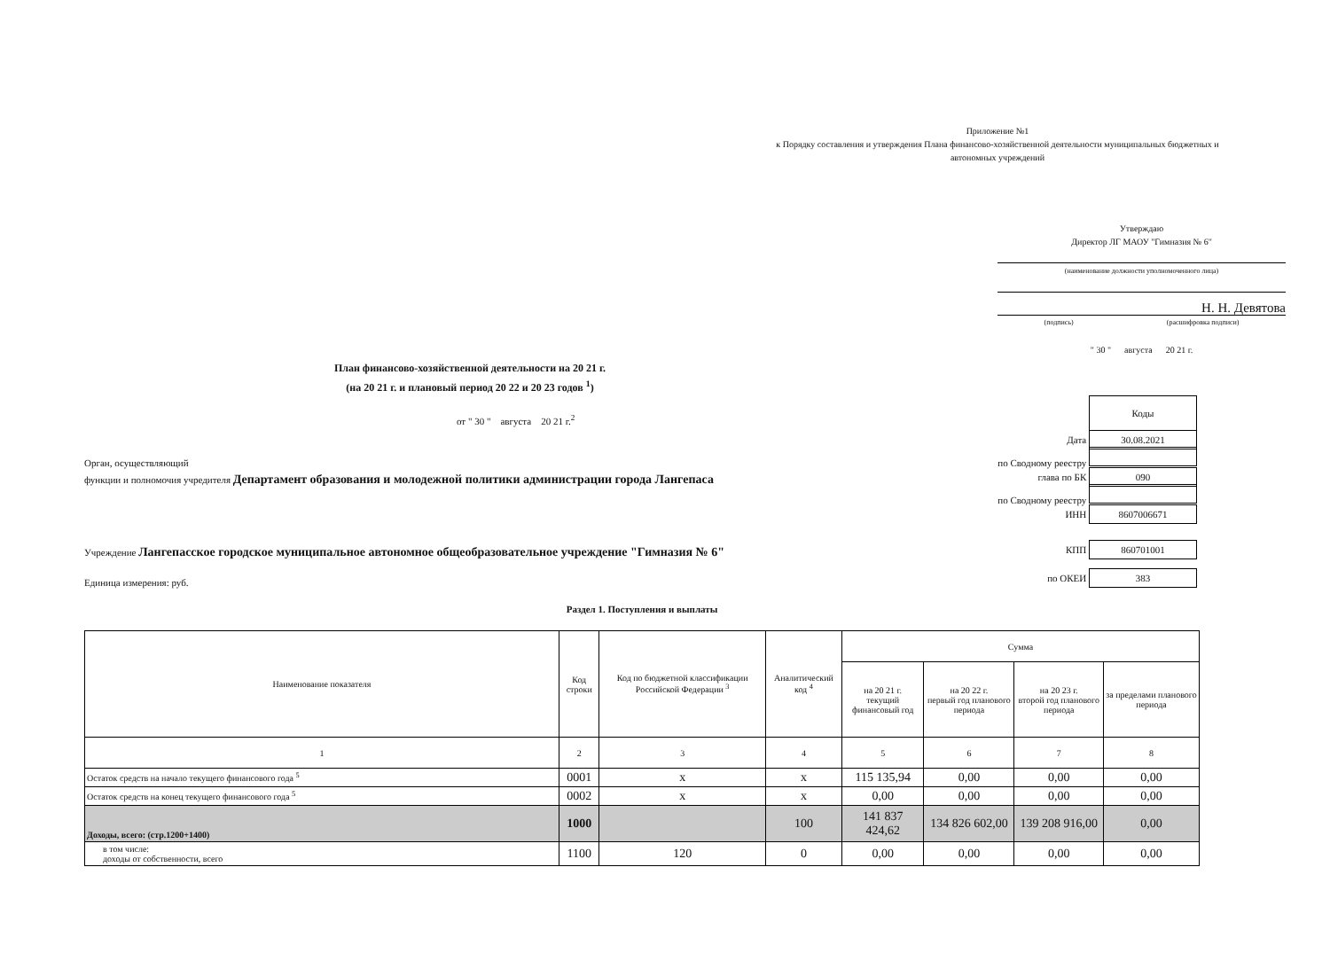Приложение №1
к Порядку составления и утверждения Плана финансово-хозяйственной деятельности муниципальных бюджетных и автономных учреждений
Утверждаю
Директор ЛГ МАОУ "Гимназия № 6"
(наименование должности уполномоченного лица)
Н. Н. Девятова
(подпись) (расшифровка подписи)
" 30 " августа 20 21 г.
План финансово-хозяйственной деятельности на 20 21 г.
(на 20 21 г. и плановый период 20 22 и 20 23 годов <sup>1</sup>)
от " 30 " августа 20 21 г.<sup>2</sup>
Коды
Дата 30.08.2021
Орган, осуществляющий по Сводному реестру
функции и полномочия учредителя Департамент образования и молодежной политики администрации города Лангепаса глава по БК 090
по Сводному реестру
ИНН 8607006671
Учреждение Лангепасское городское муниципальное автономное общеобразовательное учреждение "Гимназия № 6" КПП 860701001
Единица измерения: руб. по ОКЕИ 383
Раздел 1. Поступления и выплаты
| Наименование показателя | Код строки | Код по бюджетной классификации Российской Федерации <sup>3</sup> | Аналитический код <sup>4</sup> | Сумма | | | |
| --- | --- | --- | --- | --- | --- | --- | --- |
| | | | | на 20 21 г. текущий финансовый год | на 20 22 г. первый год планового периода | на 20 23 г. второй год планового периода | за пределами планового периода |
| 1 | 2 | 3 | 4 | 5 | 6 | 7 | 8 |
| Остаток средств на начало текущего финансового года <sup>5</sup> | 0001 | x | x | 115 135,94 | 0,00 | 0,00 | 0,00 |
| Остаток средств на конец текущего финансового года <sup>5</sup> | 0002 | x | x | 0,00 | 0,00 | 0,00 | 0,00 |
| Доходы, всего: (стр.1200+1400) | 1000 | | 100 | 141 837 424,62 | 134 826 602,00 | 139 208 916,00 | 0,00 |
| в том числе: доходы от собственности, всего | 1100 | 120 | 0 | 0,00 | 0,00 | 0,00 | 0,00 |